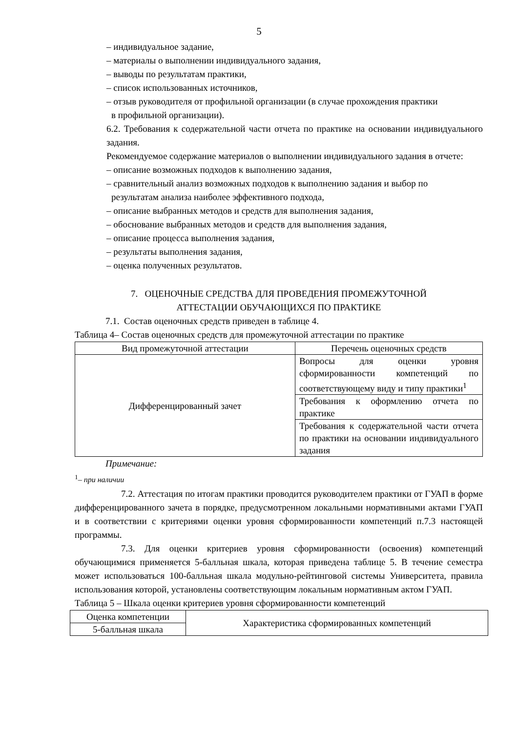5
– индивидуальное задание,
– материалы о выполнении индивидуального задания,
– выводы по результатам практики,
– список использованных источников,
– отзыв руководителя от профильной организации (в случае прохождения практики
в профильной организации).
6.2. Требования к содержательной части отчета по практике на основании индивидуального задания.
Рекомендуемое содержание материалов о выполнении индивидуального задания в отчете:
– описание возможных подходов к выполнению задания,
– сравнительный анализ возможных подходов к выполнению задания и выбор по
результатам анализа наиболее эффективного подхода,
– описание выбранных методов и средств для выполнения задания,
– обоснование выбранных методов и средств для выполнения задания,
– описание процесса выполнения задания,
– результаты выполнения задания,
– оценка полученных результатов.
7. ОЦЕНОЧНЫЕ СРЕДСТВА ДЛЯ ПРОВЕДЕНИЯ ПРОМЕЖУТОЧНОЙ
АТТЕСТАЦИИ ОБУЧАЮЩИХСЯ ПО ПРАКТИКЕ
7.1. Состав оценочных средств приведен в таблице 4.
Таблица 4– Состав оценочных средств для промежуточной аттестации по практике
| Вид промежуточной аттестации | Перечень оценочных средств |
| --- | --- |
| Дифференцированный зачет | Вопросы для оценки уровня сформированности компетенций по соответствующему виду и типу практики<sup>1</sup> |
| | Требования к оформлению отчета по практике |
| | Требования к содержательной части отчета по практики на основании индивидуального задания |
Примечание:
<sup>1</sup>– при наличии
7.2. Аттестация по итогам практики проводится руководителем практики от ГУАП в форме дифференцированного зачета в порядке, предусмотренном локальными нормативными актами ГУАП и в соответствии с критериями оценки уровня сформированности компетенций п.7.3 настоящей программы.
7.3. Для оценки критериев уровня сформированности (освоения) компетенций обучающимися применяется 5-балльная шкала, которая приведена таблице 5. В течение семестра может использоваться 100-балльная шкала модульно-рейтинговой системы Университета, правила использования которой, установлены соответствующим локальным нормативным актом ГУАП.
Таблица 5 – Шкала оценки критериев уровня сформированности компетенций
| Оценка компетенции | Характеристика сформированных компетенций |
| 5-балльная шкала | |